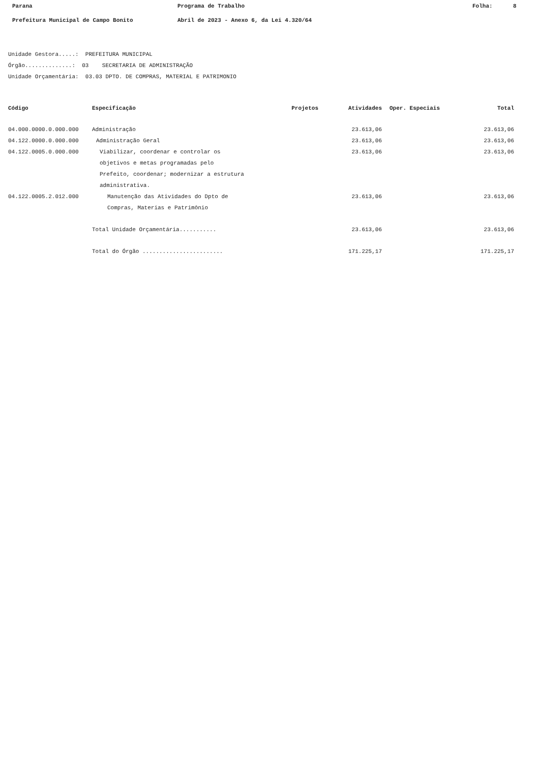Parana Programa de Trabalho Folha: 8
Prefeitura Municipal de Campo Bonito Abril de 2023 - Anexo 6, da Lei 4.320/64
Unidade Gestora.....: PREFEITURA MUNICIPAL
Órgão..............: 03 SECRETARIA DE ADMINISTRAÇÃO
Unidade Orçamentária: 03.03 DPTO. DE COMPRAS, MATERIAL E PATRIMONIO
| Código | Especificação | Projetos | Atividades | Oper. Especiais | Total |
| --- | --- | --- | --- | --- | --- |
| 04.000.0000.0.000.000 | Administração | | 23.613,06 | | 23.613,06 |
| 04.122.0000.0.000.000 | Administração Geral | | 23.613,06 | | 23.613,06 |
| 04.122.0005.0.000.000 | Viabilizar, coordenar e controlar os objetivos e metas programadas pelo Prefeito, coordenar; modernizar a estrutura administrativa. | | 23.613,06 | | 23.613,06 |
| 04.122.0005.2.012.000 | Manutenção das Atividades do Dpto de Compras, Materias e Patrimônio | | 23.613,06 | | 23.613,06 |
| | Total Unidade Orçamentária........... | | 23.613,06 | | 23.613,06 |
| | Total do Órgão ........................ | | 171.225,17 | | 171.225,17 |